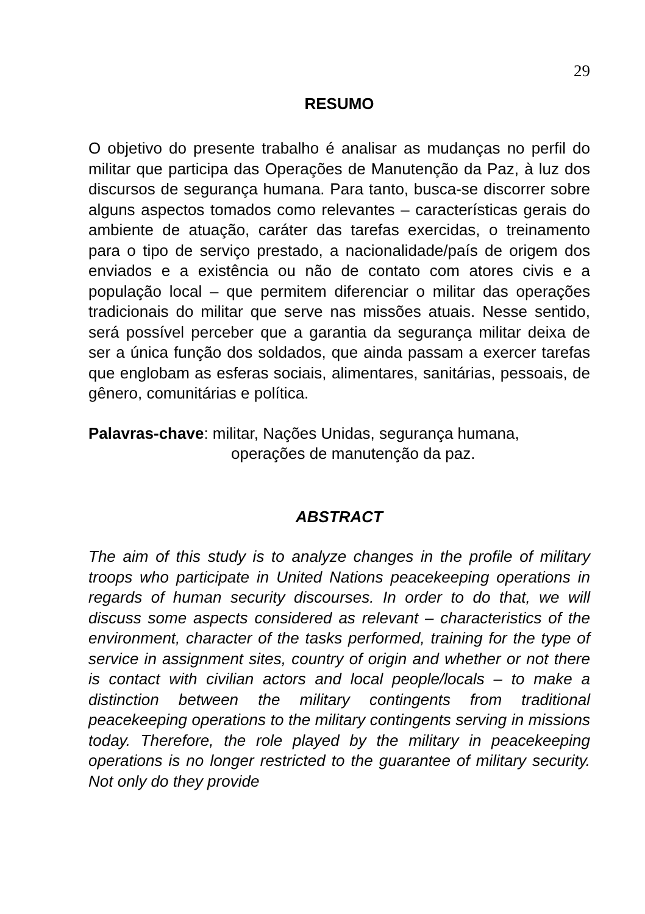29
RESUMO
O objetivo do presente trabalho é analisar as mudanças no perfil do militar que participa das Operações de Manutenção da Paz, à luz dos discursos de segurança humana. Para tanto, busca-se discorrer sobre alguns aspectos tomados como relevantes – características gerais do ambiente de atuação, caráter das tarefas exercidas, o treinamento para o tipo de serviço prestado, a nacionalidade/país de origem dos enviados e a existência ou não de contato com atores civis e a população local – que permitem diferenciar o militar das operações tradicionais do militar que serve nas missões atuais. Nesse sentido, será possível perceber que a garantia da segurança militar deixa de ser a única função dos soldados, que ainda passam a exercer tarefas que englobam as esferas sociais, alimentares, sanitárias, pessoais, de gênero, comunitárias e política.
Palavras-chave: militar, Nações Unidas, segurança humana,
operações de manutenção da paz.
ABSTRACT
The aim of this study is to analyze changes in the profile of military troops who participate in United Nations peacekeeping operations in regards of human security discourses. In order to do that, we will discuss some aspects considered as relevant – characteristics of the environment, character of the tasks performed, training for the type of service in assignment sites, country of origin and whether or not there is contact with civilian actors and local people/locals – to make a distinction between the military contingents from traditional peacekeeping operations to the military contingents serving in missions today. Therefore, the role played by the military in peacekeeping operations is no longer restricted to the guarantee of military security. Not only do they provide